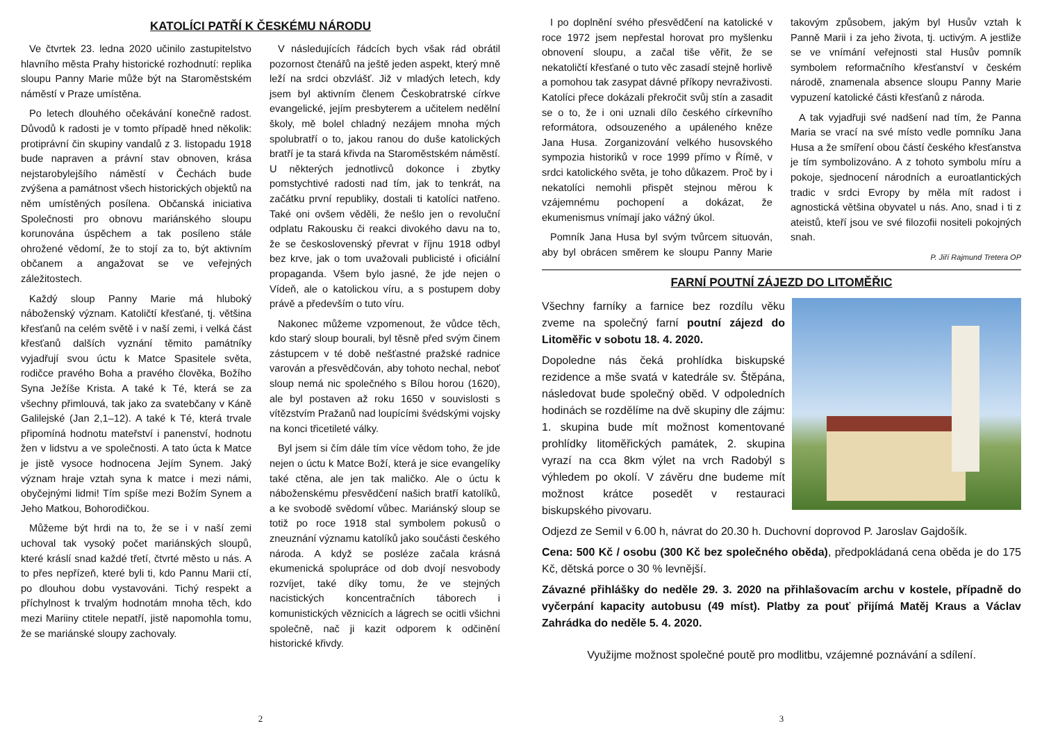KATOLÍCI PATŘÍ K ČESKÉMU NÁRODU
Ve čtvrtek 23. ledna 2020 učinilo zastupitelstvo hlavního města Prahy historické rozhodnutí: replika sloupu Panny Marie může být na Staroměstském náměstí v Praze umístěna.
Po letech dlouhého očekávání konečně radost. Důvodů k radosti je v tomto případě hned několik: protiprávní čin skupiny vandalů z 3. listopadu 1918 bude napraven a právní stav obnoven, krása nejstarobylejšího náměstí v Čechách bude zvýšena a památnost všech historických objektů na něm umístěných posílena. Občanská iniciativa Společnosti pro obnovu mariánského sloupu korunována úspěchem a tak posíleno stále ohrožené vědomí, že to stojí za to, být aktivním občanem a angažovat se ve veřejných záležitostech.
Každý sloup Panny Marie má hluboký náboženský význam. Katoličtí křesťané, tj. většina křesťanů na celém světě i v naší zemi, i velká část křesťanů dalších vyznání těmito památníky vyjadřují svou úctu k Matce Spasitele světa, rodičce pravého Boha a pravého člověka, Božího Syna Ježíše Krista. A také k Té, která se za všechny přimlouvá, tak jako za svatebčany v Káně Galilejské (Jan 2,1–12). A také k Té, která trvale připomíná hodnotu mateřství i panenství, hodnotu žen v lidstvu a ve společnosti. A tato úcta k Matce je jistě vysoce hodnocena Jejím Synem. Jaký význam hraje vztah syna k matce i mezi námi, obyčejnými lidmi! Tím spíše mezi Božím Synem a Jeho Matkou, Bohorodičkou.
Můžeme být hrdi na to, že se i v naší zemi uchoval tak vysoký počet mariánských sloupů, které kráslí snad každé třetí, čtvrté město u nás. A to přes nepřízeň, které byli ti, kdo Pannu Marii ctí, po dlouhou dobu vystavováni. Tichý respekt a příchylnost k trvalým hodnotám mnoha těch, kdo mezi Mariiny ctitele nepatří, jistě napomohla tomu, že se mariánské sloupy zachovaly.
V následujících řádcích bych však rád obrátil pozornost čtenářů na ještě jeden aspekt, který mně leží na srdci obzvlášť. Již v mladých letech, kdy jsem byl aktivním členem Českobratrské církve evangelické, jejím presbyterem a učitelem nedělní školy, mě bolel chladný nezájem mnoha mých spolubratří o to, jakou ranou do duše katolických bratří je ta stará křivda na Staroměstském náměstí. U některých jednotlivců dokonce i zbytky pomstychtivé radosti nad tím, jak to tenkrát, na začátku první republiky, dostali ti katolíci natřeno. Také oni ovšem věděli, že nešlo jen o revoluční odplatu Rakousku či reakci divokého davu na to, že se československý převrat v říjnu 1918 odbyl bez krve, jak o tom uvažovali publicisté i oficiální propaganda. Všem bylo jasné, že jde nejen o Vídeň, ale o katolickou víru, a s postupem doby právě a především o tuto víru.
Nakonec můžeme vzpomenout, že vůdce těch, kdo starý sloup bourali, byl těsně před svým činem zástupcem v té době nešťastné pražské radnice varován a přesvědčován, aby tohoto nechal, neboť sloup nemá nic společného s Bílou horou (1620), ale byl postaven až roku 1650 v souvislosti s vítězstvím Pražanů nad loupícími švédskými vojsky na konci třicetileté války.
Byl jsem si čím dále tím více vědom toho, že jde nejen o úctu k Matce Boží, která je sice evangelíky také ctěna, ale jen tak maličko. Ale o úctu k náboženskému přesvědčení našich bratří katolíků, a ke svobodě svědomí vůbec. Mariánský sloup se totiž po roce 1918 stal symbolem pokusů o zneuznání významu katolíků jako součásti českého národa. A když se posléze začala krásná ekumenická spolupráce od dob dvojí nesvobody rozvíjet, také díky tomu, že ve stejných nacistických koncentračních táborech i komunistických věznicích a lágrech se ocitli všichni společně, nač ji kazit odporem k odčinění historické křivdy.
2
I po doplnění svého přesvědčení na katolické v roce 1972 jsem nepřestal horovat pro myšlenku obnovení sloupu, a začal tiše věřit, že se nekatoličtí křesťané o tuto věc zasadí stejně horlivě a pomohou tak zasypat dávné příkopy nevraživosti. Katolíci přece dokázali překročit svůj stín a zasadit se o to, že i oni uznali dílo českého církevního reformátora, odsouzeného a upáleného kněze Jana Husa. Zorganizování velkého husovského sympozia historiků v roce 1999 přímo v Římě, v srdci katolického světa, je toho důkazem. Proč by i nekatolíci nemohli přispět stejnou měrou k vzájemnému pochopení a dokázat, že ekumenismus vnímají jako vážný úkol.
Pomník Jana Husa byl svým tvůrcem situován, aby byl obrácen směrem ke sloupu Panny Marie takovým způsobem, jakým byl Husův vztah k Panně Marii i za jeho života, tj. uctivým. A jestliže se ve vnímání veřejnosti stal Husův pomník symbolem reformačního křesťanství v českém národě, znamenala absence sloupu Panny Marie vypuzení katolické části křesťanů z národa.
A tak vyjadřuji své nadšení nad tím, že Panna Maria se vrací na své místo vedle pomníku Jana Husa a že smíření obou částí českého křesťanstva je tím symbolizováno. A z tohoto symbolu míru a pokoje, sjednocení národních a euroatlantických tradic v srdci Evropy by měla mít radost i agnostická většina obyvatel u nás. Ano, snad i ti z ateistů, kteří jsou ve své filozofii nositeli pokojných snah.
P. Jiří Rajmund Tretera OP
FARNÍ POUTNÍ ZÁJEZD DO LITOMĚŘIC
Všechny farníky a farnice bez rozdílu věku zveme na společný farní poutní zájezd do Litoměřic v sobotu 18. 4. 2020.
Dopoledne nás čeká prohlídka biskupské rezidence a mše svatá v katedrále sv. Štěpána, následovat bude společný oběd. V odpoledních hodinách se rozdělíme na dvě skupiny dle zájmu: 1. skupina bude mít možnost komentované prohlídky litoměřických památek, 2. skupina vyrazí na cca 8km výlet na vrch Radobýl s výhledem po okolí. V závěru dne budeme mít možnost krátce posedět v restauraci biskupského pivovaru.
Odjezd ze Semil v 6.00 h, návrat do 20.30 h. Duchovní doprovod P. Jaroslav Gajdošík.
Cena: 500 Kč / osobu (300 Kč bez společného oběda), předpokládaná cena oběda je do 175 Kč, dětská porce o 30 % levnější.
Závazné přihlášky do neděle 29. 3. 2020 na přihlašovacím archu v kostele, případně do vyčerpání kapacity autobusu (49 míst). Platby za pouť přijímá Matěj Kraus a Václav Zahrádka do neděle 5. 4. 2020.
Využijme možnost společné poutě pro modlitbu, vzájemné poznávání a sdílení.
3